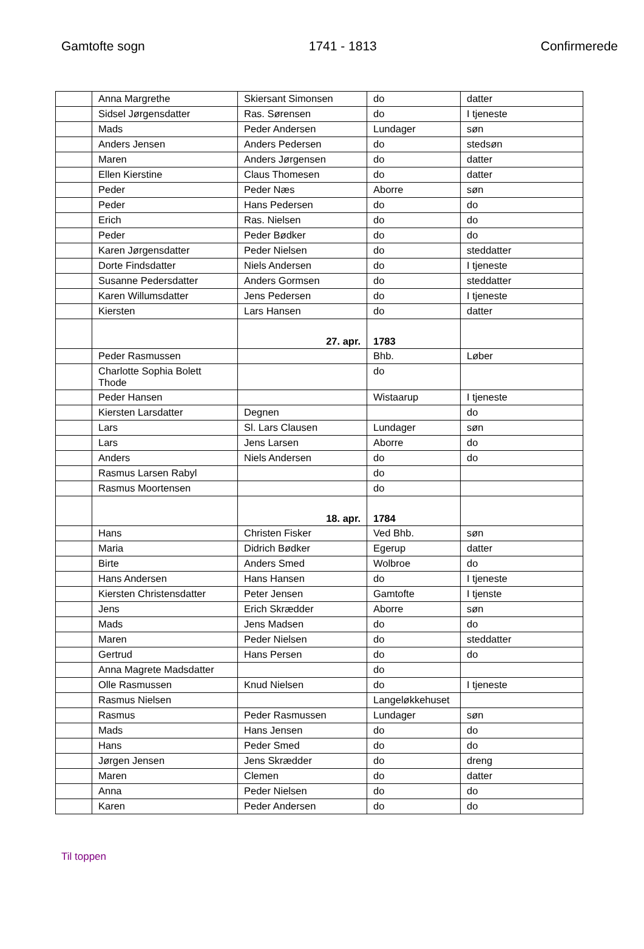Gamtofte sogn 1741 - 1813 Confirmerede
| | Anna Margrethe | Skiersant Simonsen | do | datter |
| | Sidsel Jørgensdatter | Ras. Sørensen | do | I tjeneste |
| | Mads | Peder Andersen | Lundager | søn |
| | Anders Jensen | Anders Pedersen | do | stedsøn |
| | Maren | Anders Jørgensen | do | datter |
| | Ellen Kierstine | Claus Thomesen | do | datter |
| | Peder | Peder Næs | Aborre | søn |
| | Peder | Hans Pedersen | do | do |
| | Erich | Ras. Nielsen | do | do |
| | Peder | Peder Bødker | do | do |
| | Karen Jørgensdatter | Peder Nielsen | do | steddatter |
| | Dorte Findsdatter | Niels Andersen | do | I tjeneste |
| | Susanne Pedersdatter | Anders Gormsen | do | steddatter |
| | Karen Willumsdatter | Jens Pedersen | do | I tjeneste |
| | Kiersten | Lars Hansen | do | datter |
| | | 27. apr. | 1783 | |
| | Peder Rasmussen | | Bhb. | Løber |
| | Charlotte Sophia Bolett Thode | | do | |
| | Peder Hansen | | Wistaarup | I tjeneste |
| | Kiersten Larsdatter | Degnen | | do |
| | Lars | Sl. Lars Clausen | Lundager | søn |
| | Lars | Jens Larsen | Aborre | do |
| | Anders | Niels Andersen | do | do |
| | Rasmus Larsen Rabyl | | do | |
| | Rasmus Moortensen | | do | |
| | | 18. apr. | 1784 | |
| | Hans | Christen Fisker | Ved Bhb. | søn |
| | Maria | Didrich Bødker | Egerup | datter |
| | Birte | Anders Smed | Wolbroe | do |
| | Hans Andersen | Hans Hansen | do | I tjeneste |
| | Kiersten Christensdatter | Peter Jensen | Gamtofte | I tjenste |
| | Jens | Erich Skrædder | Aborre | søn |
| | Mads | Jens Madsen | do | do |
| | Maren | Peder Nielsen | do | steddatter |
| | Gertrud | Hans Persen | do | do |
| | Anna Magrete Madsdatter | | do | |
| | Olle Rasmussen | Knud Nielsen | do | I tjeneste |
| | Rasmus Nielsen | | Langeløkkehuset | |
| | Rasmus | Peder Rasmussen | Lundager | søn |
| | Mads | Hans Jensen | do | do |
| | Hans | Peder Smed | do | do |
| | Jørgen Jensen | Jens Skrædder | do | dreng |
| | Maren | Clemen | do | datter |
| | Anna | Peder Nielsen | do | do |
| | Karen | Peder Andersen | do | do |
Til toppen